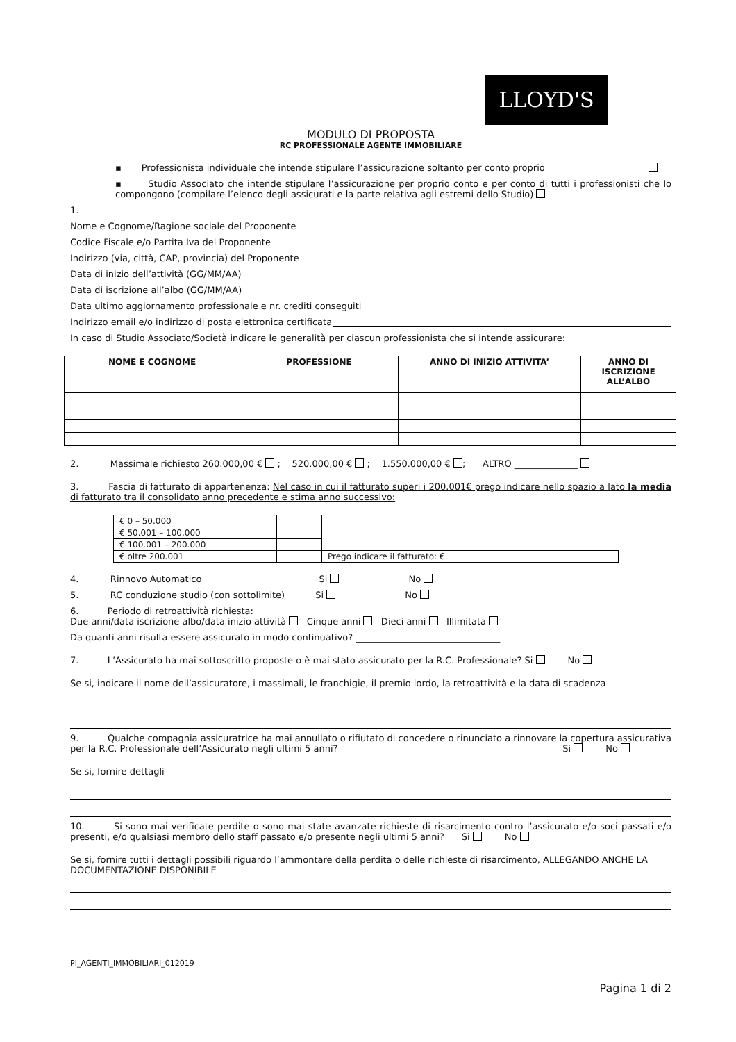LLOYD'S
MODULO DI PROPOSTA
RC PROFESSIONALE AGENTE IMMOBILIARE
▪ Professionista individuale che intende stipulare l’assicurazione soltanto per conto proprio
▪ Studio Associato che intende stipulare l’assicurazione per proprio conto e per conto di tutti i professionisti che lo compongono (compilare l’elenco degli assicurati e la parte relativa agli estremi dello Studio)
1.
Nome e Cognome/Ragione sociale del Proponente
Codice Fiscale e/o Partita Iva del Proponente
Indirizzo (via, città, CAP, provincia) del Proponente
Data di inizio dell’attività (GG/MM/AA)
Data di iscrizione all’albo (GG/MM/AA)
Data ultimo aggiornamento professionale e nr. crediti conseguiti
Indirizzo email e/o indirizzo di posta elettronica certificata
In caso di Studio Associato/Società indicare le generalità per ciascun professionista che si intende assicurare:
| NOME E COGNOME | PROFESSIONE | ANNO DI INIZIO ATTIVITA’ | ANNO DI ISCRIZIONE ALL’ALBO |
| --- | --- | --- | --- |
2. Massimale richiesto 260.000,00 € ; 520.000,00 € ; 1.550.000,00 € ; ALTRO ______________
3. Fascia di fatturato di appartenenza: Nel caso in cui il fatturato superi i 200.001€ prego indicare nello spazio a lato la media di fatturato tra il consolidato anno precedente e stima anno successivo:
| € 0 – 50.000 | | |
| € 50.001 – 100.000 | | |
| € 100.001 – 200.000 | | |
| € oltre 200.001 | | Prego indicare il fatturato: € |
4. Rinnovo Automatico Si No
5. RC conduzione studio (con sottolimite) Si No
6. Periodo di retroattività richiesta:
Due anni/data iscrizione albo/data inizio attività Cinque anni Dieci anni Illimitata
Da quanti anni risulta essere assicurato in modo continuativo? ________________________________
7. L’Assicurato ha mai sottoscritto proposte o è mai stato assicurato per la R.C. Professionale? Si No
Se si, indicare il nome dell’assicuratore, i massimali, le franchigie, il premio lordo, la retroattività e la data di scadenza
9. Qualche compagnia assicuratrice ha mai annullato o rifiutato di concedere o rinunciato a rinnovare la copertura assicurativa per la R.C. Professionale dell’Assicurato negli ultimi 5 anni? Si No
Se si, fornire dettagli
10. Si sono mai verificate perdite o sono mai state avanzate richieste di risarcimento contro l’assicurato e/o soci passati e/o presenti, e/o qualsiasi membro dello staff passato e/o presente negli ultimi 5 anni? Si No
Se si, fornire tutti i dettagli possibili riguardo l’ammontare della perdita o delle richieste di risarcimento, ALLEGANDO ANCHE LA DOCUMENTAZIONE DISPONIBILE
PI_AGENTI_IMMOBILIARI_012019
Pagina 1 di 2